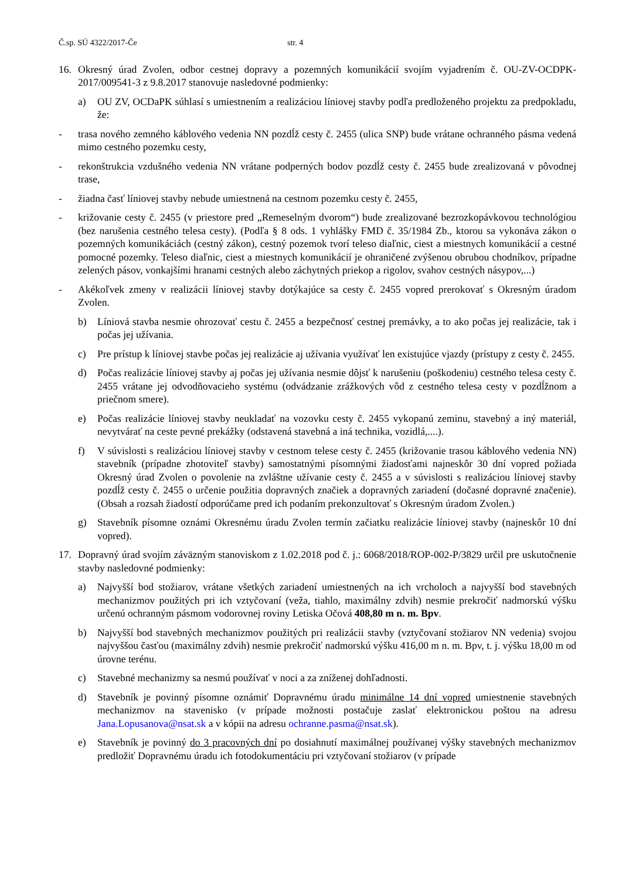Č.sp. SÚ 4322/2017-Če str. 4
16. Okresný úrad Zvolen, odbor cestnej dopravy a pozemných komunikácií svojím vyjadrením č. OU-ZV-OCDPK-2017/009541-3 z 9.8.2017 stanovuje nasledovné podmienky:
a) OU ZV, OCDaPK súhlasí s umiestnením a realizáciou líniovej stavby podľa predloženého projektu za predpokladu, že:
- trasa nového zemného káblového vedenia NN pozdĺž cesty č. 2455 (ulica SNP) bude vrátane ochranného pásma vedená mimo cestného pozemku cesty,
- rekonštrukcia vzdušného vedenia NN vrátane podperných bodov pozdĺž cesty č. 2455 bude zrealizovaná v pôvodnej trase,
- žiadna časť líniovej stavby nebude umiestnená na cestnom pozemku cesty č. 2455,
- križovanie cesty č. 2455 (v priestore pred „Remeselným dvorom“) bude zrealizované bezrozkopávkovou technológiou (bez narušenia cestného telesa cesty). (Podľa § 8 ods. 1 vyhlášky FMD č. 35/1984 Zb., ktorou sa vykonáva zákon o pozemných komunikáciách (cestný zákon), cestný pozemok tvorí teleso diaľnic, ciest a miestnych komunikácií a cestné pomocné pozemky. Teleso diaľnic, ciest a miestnych komunikácií je ohraničené zvýšenou obrubou chodníkov, prípadne zelených pásov, vonkajšími hranami cestných alebo záchytných priekop a rigolov, svahov cestných násypov,...)
- Akékoľvek zmeny v realizácii líniovej stavby dotýkajúce sa cesty č. 2455 vopred prerokovať s Okresným úradom Zvolen.
b) Líniová stavba nesmie ohrozovať cestu č. 2455 a bezpečnosť cestnej premávky, a to ako počas jej realizácie, tak i počas jej užívania.
c) Pre prístup k líniovej stavbe počas jej realizácie aj užívania využívať len existujúce vjazdy (prístupy z cesty č. 2455.
d) Počas realizácie líniovej stavby aj počas jej užívania nesmie dôjsť k narušeniu (poškodeniu) cestného telesa cesty č. 2455 vrátane jej odvodňovacieho systému (odvádzanie zrážkových vôd z cestného telesa cesty v pozdĺžnom a priečnom smere).
e) Počas realizácie líniovej stavby neukladať na vozovku cesty č. 2455 vykopanú zeminu, stavebný a iný materiál, nevytvárať na ceste pevné prekážky (odstavená stavebná a iná technika, vozidlá,....).
f) V súvislosti s realizáciou líniovej stavby v cestnom telese cesty č. 2455 (križovanie trasou káblového vedenia NN) stavebník (prípadne zhotoviteľ stavby) samostatnými písomnými žiadosťami najneskôr 30 dní vopred požiada Okresný úrad Zvolen o povolenie na zvláštne užívanie cesty č. 2455 a v súvislosti s realizáciou líniovej stavby pozdĺž cesty č. 2455 o určenie použitia dopravných značiek a dopravných zariadení (dočasné dopravné značenie). (Obsah a rozsah žiadostí odporúčame pred ich podaním prekonzultovať s Okresným úradom Zvolen.)
g) Stavebník písomne oznámi Okresnému úradu Zvolen termín začiatku realizácie líniovej stavby (najneskôr 10 dní vopred).
17. Dopravný úrad svojím záväzným stanoviskom z 1.02.2018 pod č. j.: 6068/2018/ROP-002-P/3829 určil pre uskutočnenie stavby nasledovné podmienky:
a) Najvyšší bod stožiarov, vrátane všetkých zariadení umiestnených na ich vrcholoch a najvyšší bod stavebných mechanizmov použitých pri ich vztyčovaní (veža, tiahlo, maximálny zdvih) nesmie prekročiť nadmorskú výšku určenú ochranným pásmom vodorovnej roviny Letiska Očová 408,80 m n. m. Bpv.
b) Najvyšší bod stavebných mechanizmov použitých pri realizácii stavby (vztyčovaní stožiarov NN vedenia) svojou najvyššou časťou (maximálny zdvih) nesmie prekročiť nadmorskú výšku 416,00 m n. m. Bpv, t. j. výšku 18,00 m od úrovne terénu.
c) Stavebné mechanizmy sa nesmú používať v noci a za zníženej dohľadnosti.
d) Stavebník je povinný písomne oznámiť Dopravnému úradu minimálne 14 dní vopred umiestnenie stavebných mechanizmov na stavenisko (v prípade možnosti postačuje zaslať elektronickou poštou na adresu Jana.Lopusanova@nsat.sk a v kópii na adresu ochranne.pasma@nsat.sk).
e) Stavebník je povinný do 3 pracovných dní po dosiahnutí maximálnej používanej výšky stavebných mechanizmov predložiť Dopravnému úradu ich fotodokumentáciu pri vztyčovaní stožiarov (v prípade